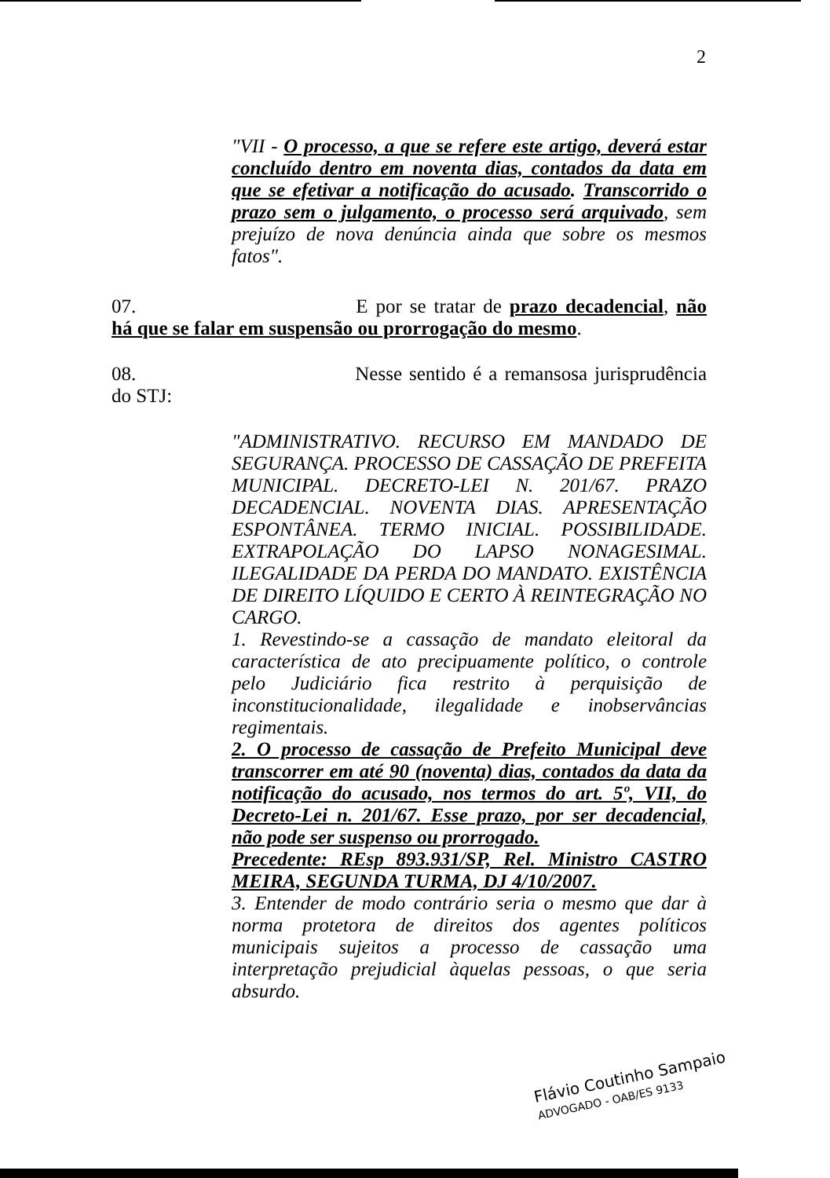2
"VII - O processo, a que se refere este artigo, deverá estar concluído dentro em noventa dias, contados da data em que se efetivar a notificação do acusado. Transcorrido o prazo sem o julgamento, o processo será arquivado, sem prejuízo de nova denúncia ainda que sobre os mesmos fatos".
07. E por se tratar de prazo decadencial, não há que se falar em suspensão ou prorrogação do mesmo.
08. Nesse sentido é a remansosa jurisprudência do STJ:
"ADMINISTRATIVO. RECURSO EM MANDADO DE SEGURANÇA. PROCESSO DE CASSAÇÃO DE PREFEITA MUNICIPAL. DECRETO-LEI N. 201/67. PRAZO DECADENCIAL. NOVENTA DIAS. APRESENTAÇÃO ESPONTÂNEA. TERMO INICIAL. POSSIBILIDADE. EXTRAPOLAÇÃO DO LAPSO NONAGESIMAL. ILEGALIDADE DA PERDA DO MANDATO. EXISTÊNCIA DE DIREITO LÍQUIDO E CERTO À REINTEGRAÇÃO NO CARGO.
1. Revestindo-se a cassação de mandato eleitoral da característica de ato precipuamente político, o controle pelo Judiciário fica restrito à perquisição de inconstitucionalidade, ilegalidade e inobservâncias regimentais.
2. O processo de cassação de Prefeito Municipal deve transcorrer em até 90 (noventa) dias, contados da data da notificação do acusado, nos termos do art. 5º, VII, do Decreto-Lei n. 201/67. Esse prazo, por ser decadencial, não pode ser suspenso ou prorrogado.
Precedente: REsp 893.931/SP, Rel. Ministro CASTRO MEIRA, SEGUNDA TURMA, DJ 4/10/2007.
3. Entender de modo contrário seria o mesmo que dar à norma protetora de direitos dos agentes políticos municipais sujeitos a processo de cassação uma interpretação prejudicial àquelas pessoas, o que seria absurdo.
Flávio Coutinho Sampaio
ADVOGADO - OAB/ES 9133